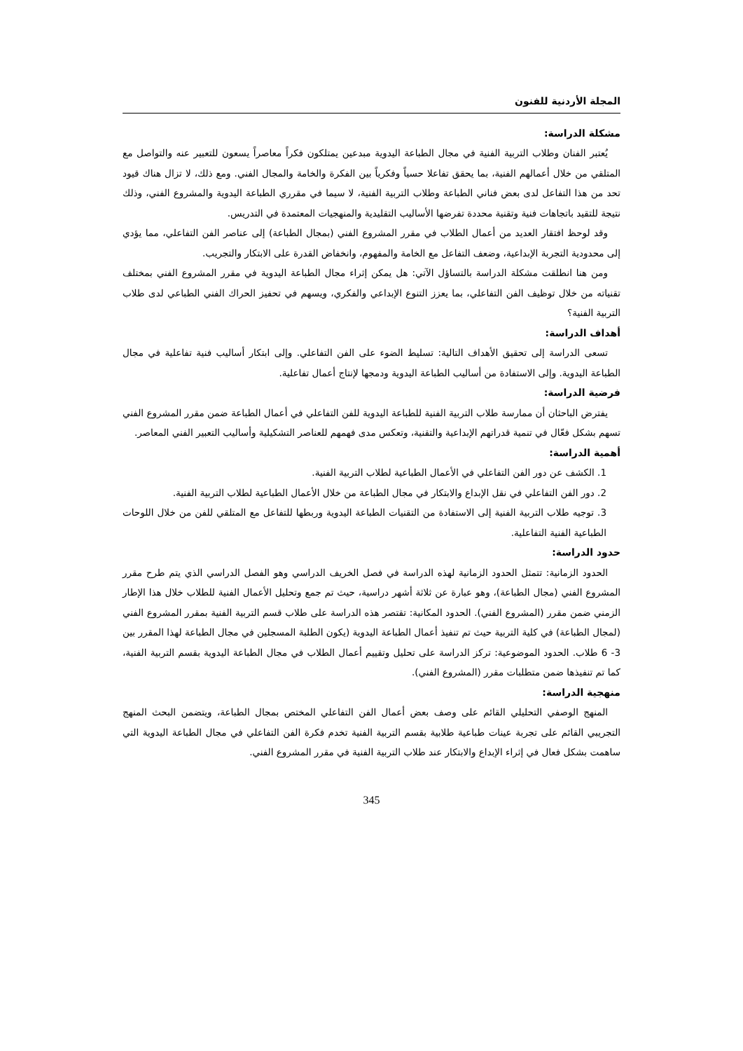المجلة الأردنية للفنون
مشكلة الدراسة:
يُعتبر الفنان وطلاب التربية الفنية في مجال الطباعة اليدوية مبدعين يمتلكون فكراً معاصراً يسعون للتعبير عنه والتواصل مع المتلقي من خلال أعمالهم الفنية، بما يحقق تفاعلا حسياً وفكرياً بين الفكرة والخامة والمجال الفني. ومع ذلك، لا تزال هناك قيود تحد من هذا التفاعل لدى بعض فناني الطباعة وطلاب التربية الفنية، لا سيما في مقرري الطباعة اليدوية والمشروع الفني، وذلك نتيجة للتقيد باتجاهات فنية وتقنية محددة تفرضها الأساليب التقليدية والمنهجيات المعتمدة في التدريس.
وقد لوحظ افتقار العديد من أعمال الطلاب في مقرر المشروع الفني (بمجال الطباعة) إلى عناصر الفن التفاعلي، مما يؤدي إلى محدودية التجربة الإبداعية، وضعف التفاعل مع الخامة والمفهوم، وانخفاض القدرة على الابتكار والتجريب.
ومن هنا انطلقت مشكلة الدراسة بالتساؤل الآتي: هل يمكن إثراء مجال الطباعة اليدوية في مقرر المشروع الفني بمختلف تقنياته من خلال توظيف الفن التفاعلي، بما يعزز التنوع الإبداعي والفكري، ويسهم في تحفيز الحراك الفني الطباعي لدى طلاب التربية الفنية؟
أهداف الدراسة:
تسعى الدراسة إلى تحقيق الأهداف التالية: تسليط الضوء على الفن التفاعلي. وإلى ابتكار أساليب فنية تفاعلية في مجال الطباعة اليدوية. وإلى الاستفادة من أساليب الطباعة اليدوية ودمجها لإنتاج أعمال تفاعلية.
فرضية الدراسة:
يفترض الباحثان أن ممارسة طلاب التربية الفنية للطباعة اليدوية للفن التفاعلي في أعمال الطباعة ضمن مقرر المشروع الفني تسهم بشكل فعّال في تنمية قدراتهم الإبداعية والتقنية، وتعكس مدى فهمهم للعناصر التشكيلية وأساليب التعبير الفني المعاصر.
أهمية الدراسة:
1. الكشف عن دور الفن التفاعلي في الأعمال الطباعية لطلاب التربية الفنية.
2. دور الفن التفاعلي في نقل الإبداع والابتكار في مجال الطباعة من خلال الأعمال الطباعية لطلاب التربية الفنية.
3. توجيه طلاب التربية الفنية إلى الاستفادة من التقنيات الطباعة اليدوية وربطها للتفاعل مع المتلقي للفن من خلال اللوحات الطباعية الفنية التفاعلية.
حدود الدراسة:
الحدود الزمانية: تتمثل الحدود الزمانية لهذه الدراسة في فصل الخريف الدراسي وهو الفصل الدراسي الذي يتم طرح مقرر المشروع الفني (مجال الطباعة)، وهو عبارة عن ثلاثة أشهر دراسية، حيث تم جمع وتحليل الأعمال الفنية للطلاب خلال هذا الإطار الزمني ضمن مقرر (المشروع الفني). الحدود المكانية: تقتصر هذه الدراسة على طلاب قسم التربية الفنية بمقرر المشروع الفني (لمجال الطباعة) في كلية التربية حيث تم تنفيذ أعمال الطباعة اليدوية (يكون الطلبة المسجلين في مجال الطباعة لهذا المقرر بين 3- 6 طلاب. الحدود الموضوعية: تركز الدراسة على تحليل وتقييم أعمال الطلاب في مجال الطباعة اليدوية بقسم التربية الفنية، كما تم تنفيذها ضمن متطلبات مقرر (المشروع الفني).
منهجية الدراسة:
المنهج الوصفي التحليلي القائم على وصف بعض أعمال الفن التفاعلي المختص بمجال الطباعة، ويتضمن البحث المنهج التجريبي القائم على تجربة عينات طباعية طلابية بقسم التربية الفنية تخدم فكرة الفن التفاعلي في مجال الطباعة اليدوية التي ساهمت بشكل فعال في إثراء الإبداع والابتكار عند طلاب التربية الفنية في مقرر المشروع الفني.
345